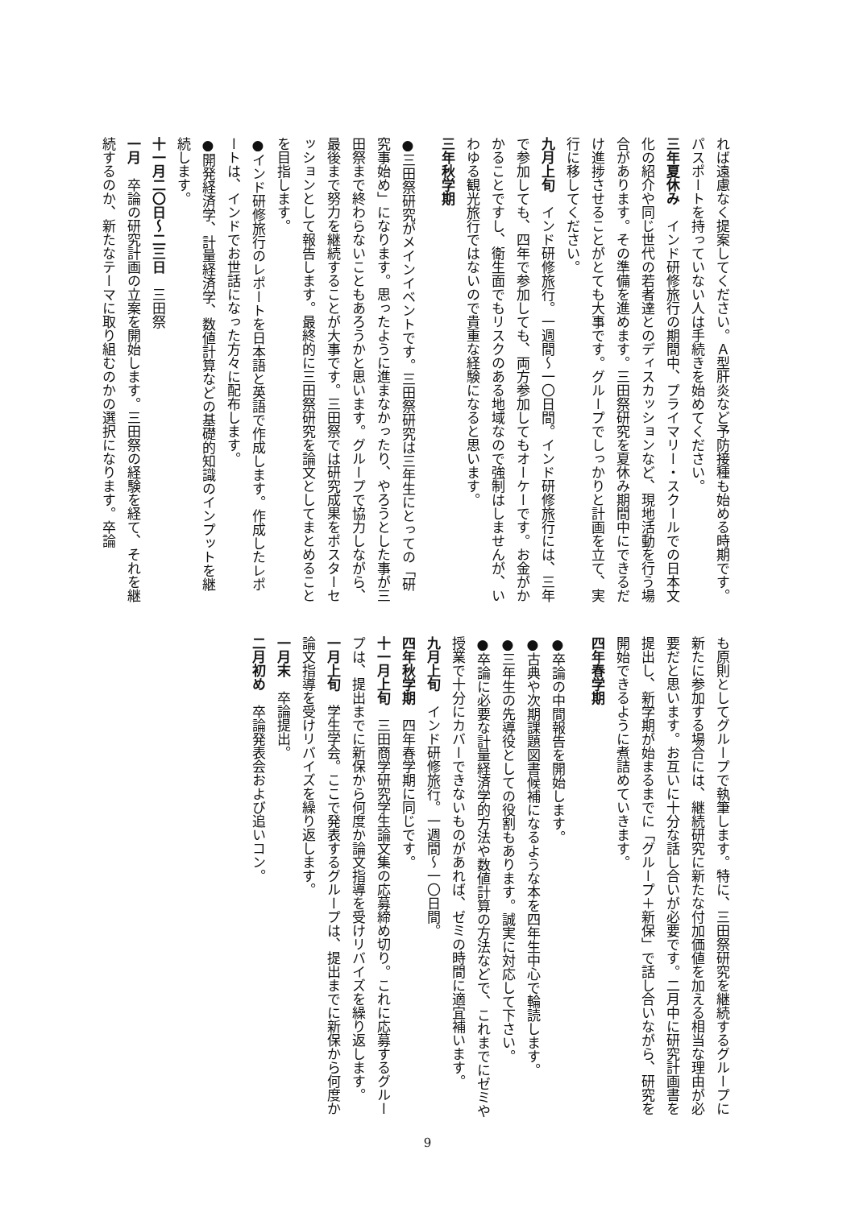れば遠慮なく提案してください。Ａ型肝炎など予防接種も始める時期です。パスポートを持っていない人は手続きを始めてください。
三年夏休み　インド研修旅行の期間中、プライマリー・スクールでの日本文化の紹介や同じ世代の若者達とのディスカッションなど、現地活動を行う場合があります。その準備を進めます。三田祭研究を夏休み期間中にできるだけ進捗させることがとても大事です。グループでしっかりと計画を立て、実行に移してください。
九月上旬　インド研修旅行。一週間〜一〇日間。インド研修旅行には、三年で参加しても、四年で参加しても、両方参加してもオーケーです。お金がかかることですし、衛生面でもリスクのある地域なので強制はしませんが、いわゆる観光旅行ではないので貴重な経験になると思います。
三年秋学期
●三田祭研究がメインイベントです。三田祭研究は三年生にとっての「研究事始め」になります。思ったように進まなかったり、やろうとした事が三田祭まで終わらないこともあろうかと思います。グループで協力しながら、最後まで努力を継続することが大事です。三田祭では研究成果をポスターセッションとして報告します。最終的に三田祭研究を論文としてまとめることを目指します。
●インド研修旅行のレポートを日本語と英語で作成します。作成したレポートは、インドでお世話になった方々に配布します。
●開発経済学、計量経済学、数値計算などの基礎的知識のインプットを継続します。
十一月二〇日〜二三日　三田祭
一月　卒論の研究計画の立案を開始します。三田祭の経験を経て、それを継続するのか、新たなテーマに取り組むのかの選択になります。卒論
も原則としてグループで執筆します。特に、三田祭研究を継続するグループに新たに参加する場合には、継続研究に新たな付加価値を加える相当な理由が必要だと思います。お互いに十分な話し合いが必要です。二月中に研究計画書を提出し、新学期が始まるまでに「グループ＋新保」で話し合いながら、研究を開始できるように煮詰めていきます。
四年春学期
●卒論の中間報告を開始します。
●古典や次期課題図書候補になるような本を四年生中心で輪読します。
●三年生の先導役としての役割もあります。誠実に対応して下さい。
●卒論に必要な計量経済学的方法や数値計算の方法などで、これまでにゼミや授業で十分にカバーできないものがあれば、ゼミの時間に適宜補います。
九月上旬　インド研修旅行。一週間〜一〇日間。
四年秋学期　四年春学期に同じです。
十一月上旬　三田商学研究学生論文集の応募締め切り。これに応募するグループは、提出までに新保から何度か論文指導を受けリバイズを繰り返します。
一月上旬　学生学会。ここで発表するグループは、提出までに新保から何度か論文指導を受けリバイズを繰り返します。
一月末　卒論提出。
二月初め　卒論発表会および追いコン。
9